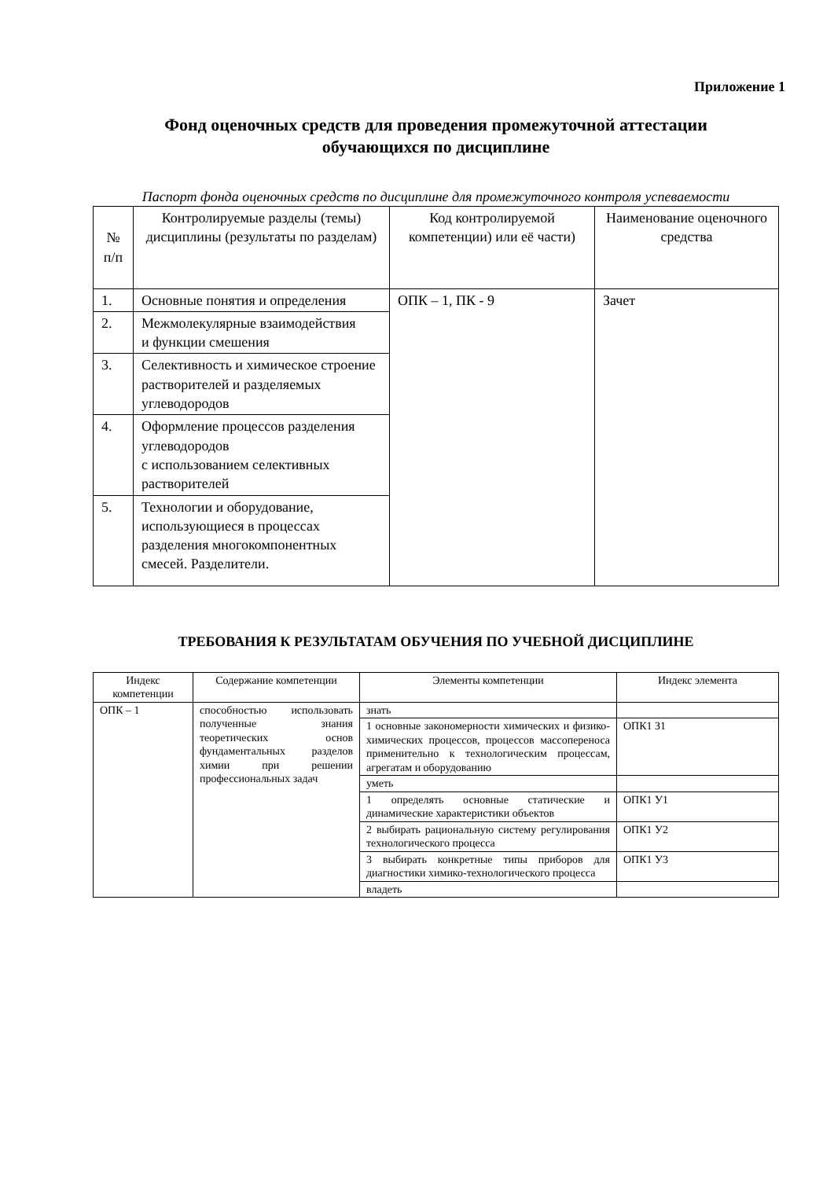Приложение 1
Фонд оценочных средств для проведения промежуточной аттестации
обучающихся по дисциплине
Паспорт фонда оценочных средств по дисциплине для промежуточного контроля успеваемости
| № п/п | Контролируемые разделы (темы) дисциплины (результаты по разделам) | Код контролируемой компетенции) или её части) | Наименование оценочного средства |
| --- | --- | --- | --- |
| 1. | Основные понятия и определения | ОПК – 1, ПК - 9 | Зачет |
| 2. | Межмолекулярные взаимодействия и функции смешения | | |
| 3. | Селективность и химическое строение растворителей и разделяемых углеводородов | | |
| 4. | Оформление процессов разделения углеводородов с использованием селективных растворителей | | |
| 5. | Технологии и оборудование, использующиеся в процессах разделения многокомпонентных смесей. Разделители. | | |
ТРЕБОВАНИЯ К РЕЗУЛЬТАТАМ ОБУЧЕНИЯ ПО УЧЕБНОЙ ДИСЦИПЛИНЕ
| Индекс компетенции | Содержание компетенции | Элементы компетенции | Индекс элемента |
| --- | --- | --- | --- |
| ОПК – 1 | способностью использовать полученные знания теоретических основ фундаментальных разделов химии при решении профессиональных задач | знать | |
| | | 1 основные закономерности химических и физико-химических процессов, процессов массопереноса применительно к технологическим процессам, агрегатам и оборудованию | ОПК1 З1 |
| | | уметь | |
| | | 1 определять основные статические и динамические характеристики объектов | ОПК1 У1 |
| | | 2 выбирать рациональную систему регулирования технологического процесса | ОПК1 У2 |
| | | 3 выбирать конкретные типы приборов для диагностики химико-технологического процесса | ОПК1 У3 |
| | | владеть | |